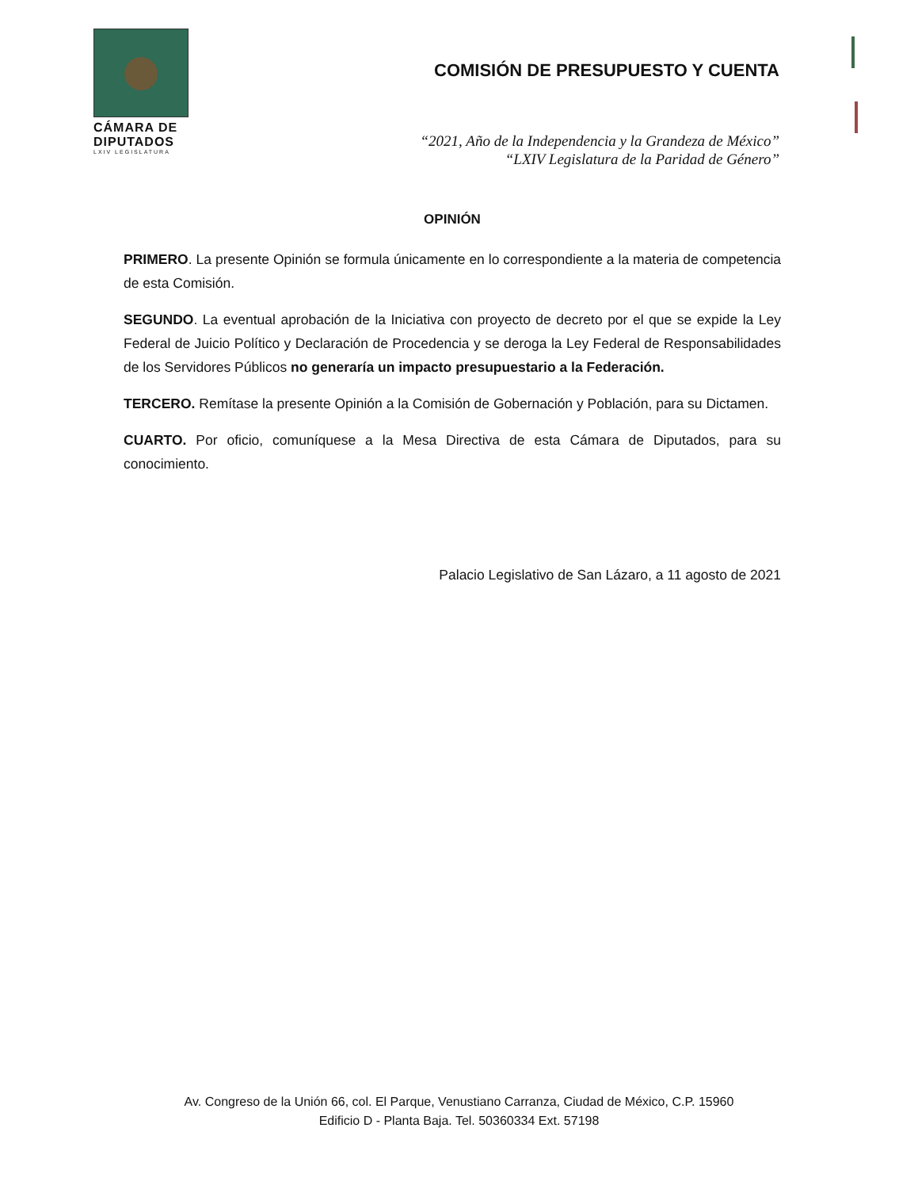CÁMARA DE
DIPUTADOS
LXIV LEGISLATURA
COMISIÓN DE PRESUPUESTO Y CUENTA
“2021, Año de la Independencia y la Grandeza de México”
“LXIV Legislatura de la Paridad de Género”
OPINIÓN
PRIMERO. La presente Opinión se formula únicamente en lo correspondiente a la materia de competencia de esta Comisión.
SEGUNDO. La eventual aprobación de la Iniciativa con proyecto de decreto por el que se expide la Ley Federal de Juicio Político y Declaración de Procedencia y se deroga la Ley Federal de Responsabilidades de los Servidores Públicos no generaría un impacto presupuestario a la Federación.
TERCERO. Remítase la presente Opinión a la Comisión de Gobernación y Población, para su Dictamen.
CUARTO. Por oficio, comuníquese a la Mesa Directiva de esta Cámara de Diputados, para su conocimiento.
Palacio Legislativo de San Lázaro, a 11 agosto de 2021
Av. Congreso de la Unión 66, col. El Parque, Venustiano Carranza, Ciudad de México, C.P. 15960
Edificio D - Planta Baja. Tel. 50360334 Ext. 57198